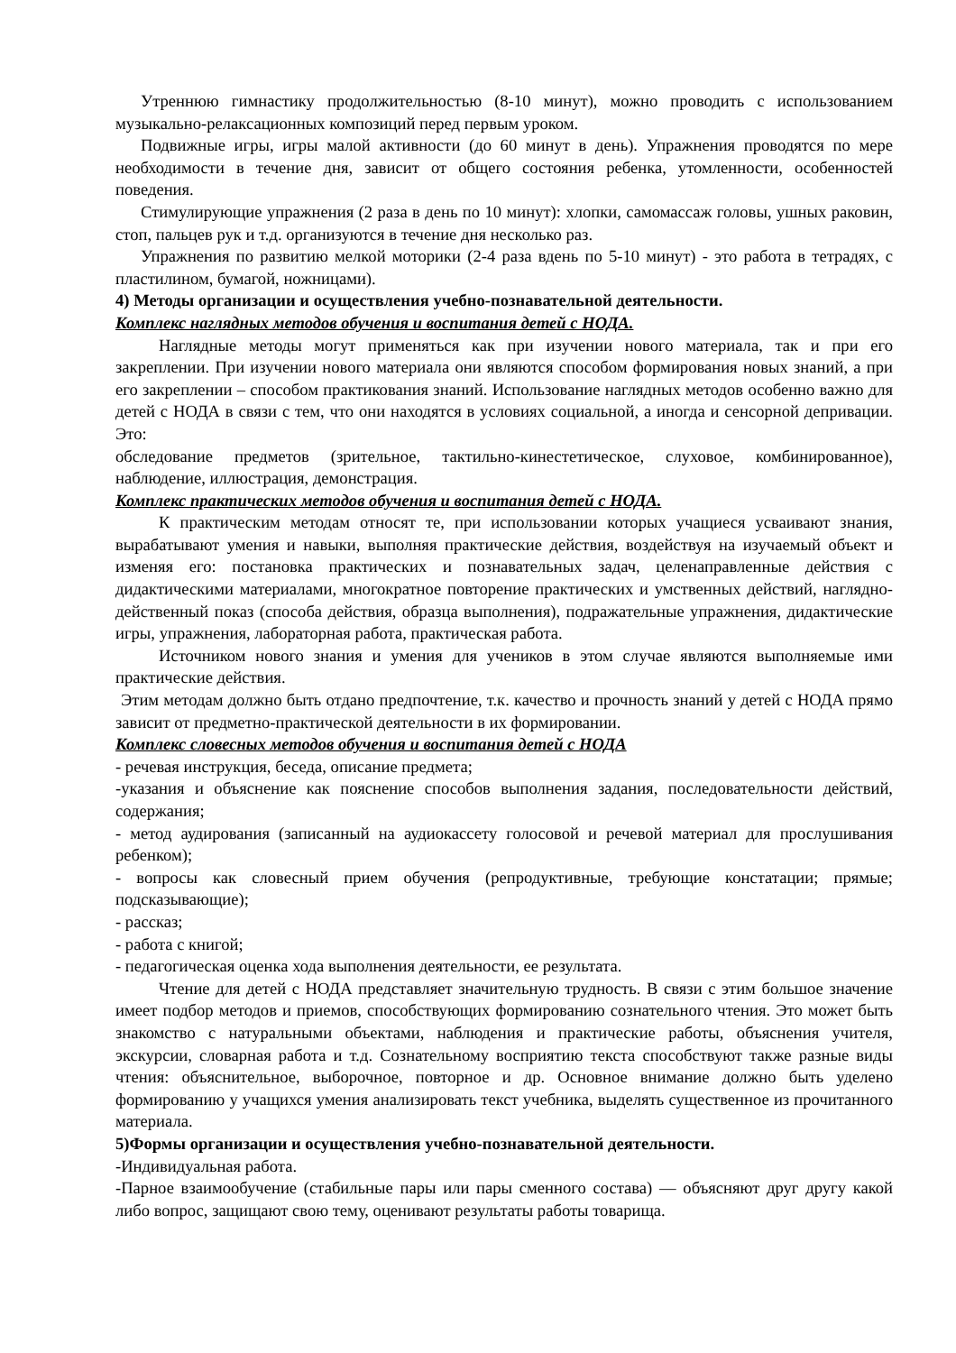Утреннюю гимнастику продолжительностью (8-10 минут), можно проводить с использованием музыкально-релаксационных композиций перед первым уроком.
Подвижные игры, игры малой активности (до 60 минут в день). Упражнения проводятся по мере необходимости в течение дня, зависит от общего состояния ребенка, утомленности, особенностей поведения.
Стимулирующие упражнения (2 раза в день по 10 минут): хлопки, самомассаж головы, ушных раковин, стоп, пальцев рук и т.д. организуются в течение дня несколько раз.
Упражнения по развитию мелкой моторики (2-4 раза вдень по 5-10 минут) - это работа в тетрадях, с пластилином, бумагой, ножницами).
4) Методы организации и осуществления учебно-познавательной деятельности.
Комплекс наглядных методов обучения и воспитания детей с НОДА.
Наглядные методы могут применяться как при изучении нового материала, так и при его закреплении. При изучении нового материала они являются способом формирования новых знаний, а при его закреплении – способом практикования знаний. Использование наглядных методов особенно важно для детей с НОДА в связи с тем, что они находятся в условиях социальной, а иногда и сенсорной депривации. Это:
обследование предметов (зрительное, тактильно-кинестетическое, слуховое, комбинированное), наблюдение, иллюстрация, демонстрация.
Комплекс практических методов обучения и воспитания детей с НОДА.
К практическим методам относят те, при использовании которых учащиеся усваивают знания, вырабатывают умения и навыки, выполняя практические действия, воздействуя на изучаемый объект и изменяя его: постановка практических и познавательных задач, целенаправленные действия с дидактическими материалами, многократное повторение практических и умственных действий, наглядно-действенный показ (способа действия, образца выполнения), подражательные упражнения, дидактические игры, упражнения, лабораторная работа, практическая работа.
Источником нового знания и умения для учеников в этом случае являются выполняемые ими практические действия.
Этим методам должно быть отдано предпочтение, т.к. качество и прочность знаний у детей с НОДА прямо зависит от предметно-практической деятельности в их формировании.
Комплекс словесных методов обучения и воспитания детей с НОДА
- речевая инструкция, беседа, описание предмета;
-указания и объяснение как пояснение способов выполнения задания, последовательности действий, содержания;
- метод аудирования (записанный на аудиокассету голосовой и речевой материал для прослушивания ребенком);
- вопросы как словесный прием обучения (репродуктивные, требующие констатации; прямые; подсказывающие);
- рассказ;
- работа с книгой;
- педагогическая оценка хода выполнения деятельности, ее результата.
Чтение для детей с НОДА представляет значительную трудность. В связи с этим большое значение имеет подбор методов и приемов, способствующих формированию сознательного чтения. Это может быть знакомство с натуральными объектами, наблюдения и практические работы, объяснения учителя, экскурсии, словарная работа и т.д. Сознательному восприятию текста способствуют также разные виды чтения: объяснительное, выборочное, повторное и др. Основное внимание должно быть уделено формированию у учащихся умения анализировать текст учебника, выделять существенное из прочитанного материала.
5)Формы организации и осуществления учебно-познавательной деятельности.
-Индивидуальная работа.
-Парное взаимообучение (стабильные пары или пары сменного состава) — объясняют друг другу какой либо вопрос, защищают свою тему, оценивают результаты работы товарища.